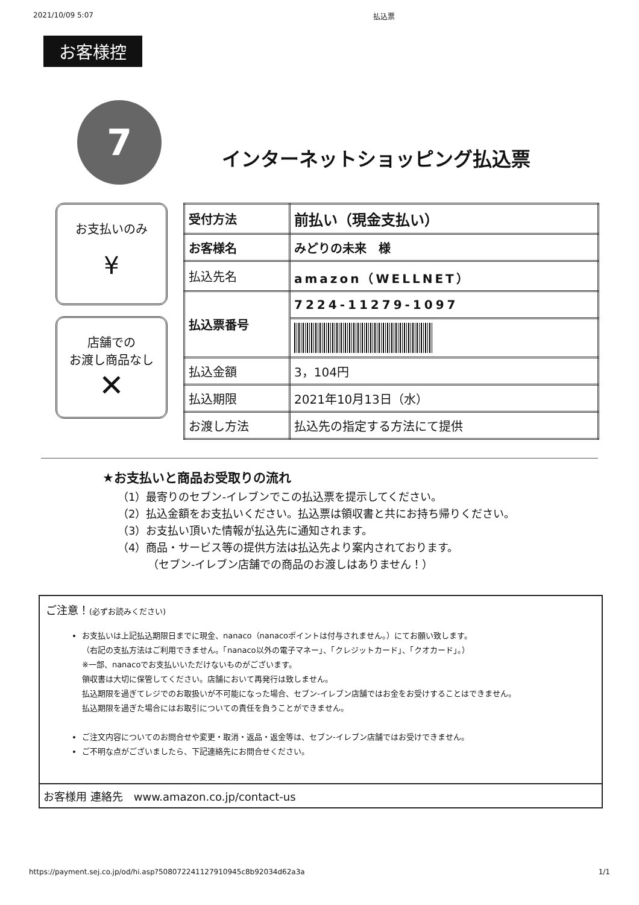2021/10/09 5:07 払込票
お客様控
7
インターネットショッピング払込票
お支払いのみ
¥
店舗での
お渡し商品なし
✕
| 受付方法 | 前払い（現金支払い） |
| お客様名 | みどりの未来 様 |
| 払込先名 | amazon（WELLNET） |
| 払込票番号 | 7224-11279-1097 |
| 払込金額 | 3，104円 |
| 払込期限 | 2021年10月13日（水） |
| お渡し方法 | 払込先の指定する方法にて提供 |
★お支払いと商品お受取りの流れ
（1）最寄りのセブン-イレブンでこの払込票を提示してください。
（2）払込金額をお支払いください。払込票は領収書と共にお持ち帰りください。
（3）お支払い頂いた情報が払込先に通知されます。
（4）商品・サービス等の提供方法は払込先より案内されております。
（セブン-イレブン店舗での商品のお渡しはありません！）
ご注意！(必ずお読みください)
お支払いは上記払込期限日までに現金、nanaco（nanacoポイントは付与されません。）にてお願い致します。
（右記の支払方法はご利用できません。「nanaco以外の電子マネー」、「クレジットカード」、「クオカード」。）
※一部、nanacoでお支払いいただけないものがございます。
領収書は大切に保管してください。店舗において再発行は致しません。
払込期限を過ぎてレジでのお取扱いが不可能になった場合、セブン-イレブン店舗ではお金をお受けすることはできません。
払込期限を過ぎた場合にはお取引についての責任を負うことができません。
ご注文内容についてのお問合せや変更・取消・返品・返金等は、セブン-イレブン店舗ではお受けできません。
ご不明な点がございましたら、下記連絡先にお問合せください。
お客様用 連絡先　www.amazon.co.jp/contact-us
https://payment.sej.co.jp/od/hi.asp?508072241127910945c8b92034d62a3a 1/1